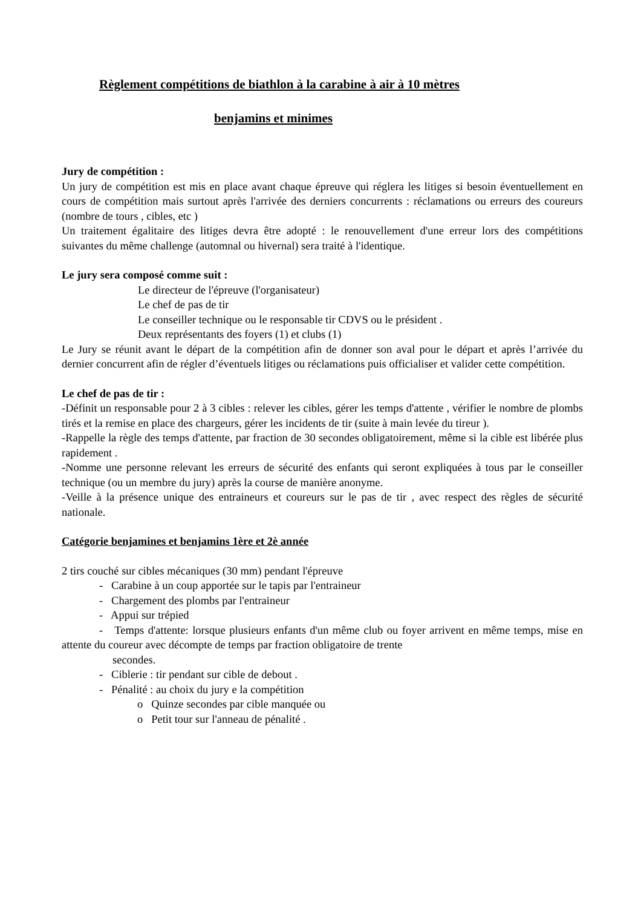Règlement compétitions de biathlon à la carabine à air à 10 mètres
benjamins et minimes
Jury de compétition :
Un jury de compétition est mis en place avant chaque épreuve qui réglera les litiges si besoin éventuellement en cours de compétition mais surtout après l'arrivée des derniers concurrents : réclamations ou erreurs des coureurs (nombre de tours , cibles, etc )
Un traitement égalitaire des litiges devra être adopté : le renouvellement d'une erreur lors des compétitions suivantes du même challenge (automnal ou hivernal) sera traité à l'identique.
Le jury sera composé comme suit :
Le directeur de l'épreuve (l'organisateur)
Le chef de pas de tir
Le conseiller technique ou le responsable tir CDVS ou le président .
Deux représentants des foyers (1) et clubs (1)
Le Jury se réunit avant le départ de la compétition afin de donner son aval pour le départ et après l’arrivée du dernier concurrent afin de régler d’éventuels litiges ou réclamations puis officialiser et valider cette compétition.
Le chef de pas de tir :
-Définit un responsable pour 2 à 3 cibles : relever les cibles, gérer les temps d'attente , vérifier le nombre de plombs tirés et la remise en place des chargeurs, gérer les incidents de tir (suite à main levée du tireur ).
-Rappelle la règle des temps d'attente, par fraction de 30 secondes obligatoirement, même si la cible est libérée plus rapidement .
-Nomme une personne relevant les erreurs de sécurité des enfants qui seront expliquées à tous par le conseiller technique (ou un membre du jury) après la course de manière anonyme.
-Veille à la présence unique des entraineurs et coureurs sur le pas de tir , avec respect des règles de sécurité nationale.
Catégorie benjamines et benjamins 1ère et 2è année
2 tirs couché sur cibles mécaniques (30 mm) pendant l'épreuve
- Carabine à un coup apportée sur le tapis par l'entraineur
- Chargement des plombs par l'entraineur
- Appui sur trépied
- Temps d'attente: lorsque plusieurs enfants d'un même club ou foyer arrivent en même temps, mise en attente du coureur avec décompte de temps par fraction obligatoire de trente
secondes.
- Ciblerie : tir pendant sur cible de debout .
- Pénalité : au choix du jury e la compétition
o Quinze secondes par cible manquée ou
o Petit tour sur l'anneau de pénalité .